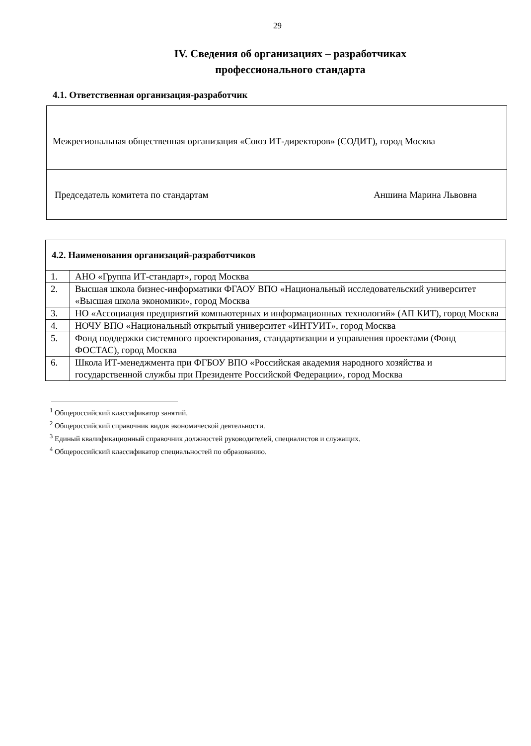29
IV. Сведения об организациях – разработчиках
профессионального стандарта
4.1. Ответственная организация-разработчик
Межрегиональная общественная организация «Союз ИТ-директоров» (СОДИТ), город Москва
Председатель комитета по стандартам Аншина Марина Львовна
| 4.2. Наименования организаций-разработчиков | |
| --- | --- |
| 1. | АНО «Группа ИТ-стандарт», город Москва |
| 2. | Высшая школа бизнес-информатики ФГАОУ ВПО «Национальный исследовательский университет «Высшая школа экономики», город Москва |
| 3. | НО «Ассоциация предприятий компьютерных и информационных технологий» (АП КИТ), город Москва |
| 4. | НОЧУ ВПО «Национальный открытый университет «ИНТУИТ», город Москва |
| 5. | Фонд поддержки системного проектирования, стандартизации и управления проектами (Фонд ФОСТАС), город Москва |
| 6. | Школа ИТ-менеджмента при ФГБОУ ВПО «Российская академия народного хозяйства и государственной службы при Президенте Российской Федерации», город Москва |
<sup>1</sup> Общероссийский классификатор занятий.
<sup>2</sup> Общероссийский справочник видов экономической деятельности.
<sup>3</sup> Единый квалификационный справочник должностей руководителей, специалистов и служащих.
<sup>4</sup> Общероссийский классификатор специальностей по образованию.